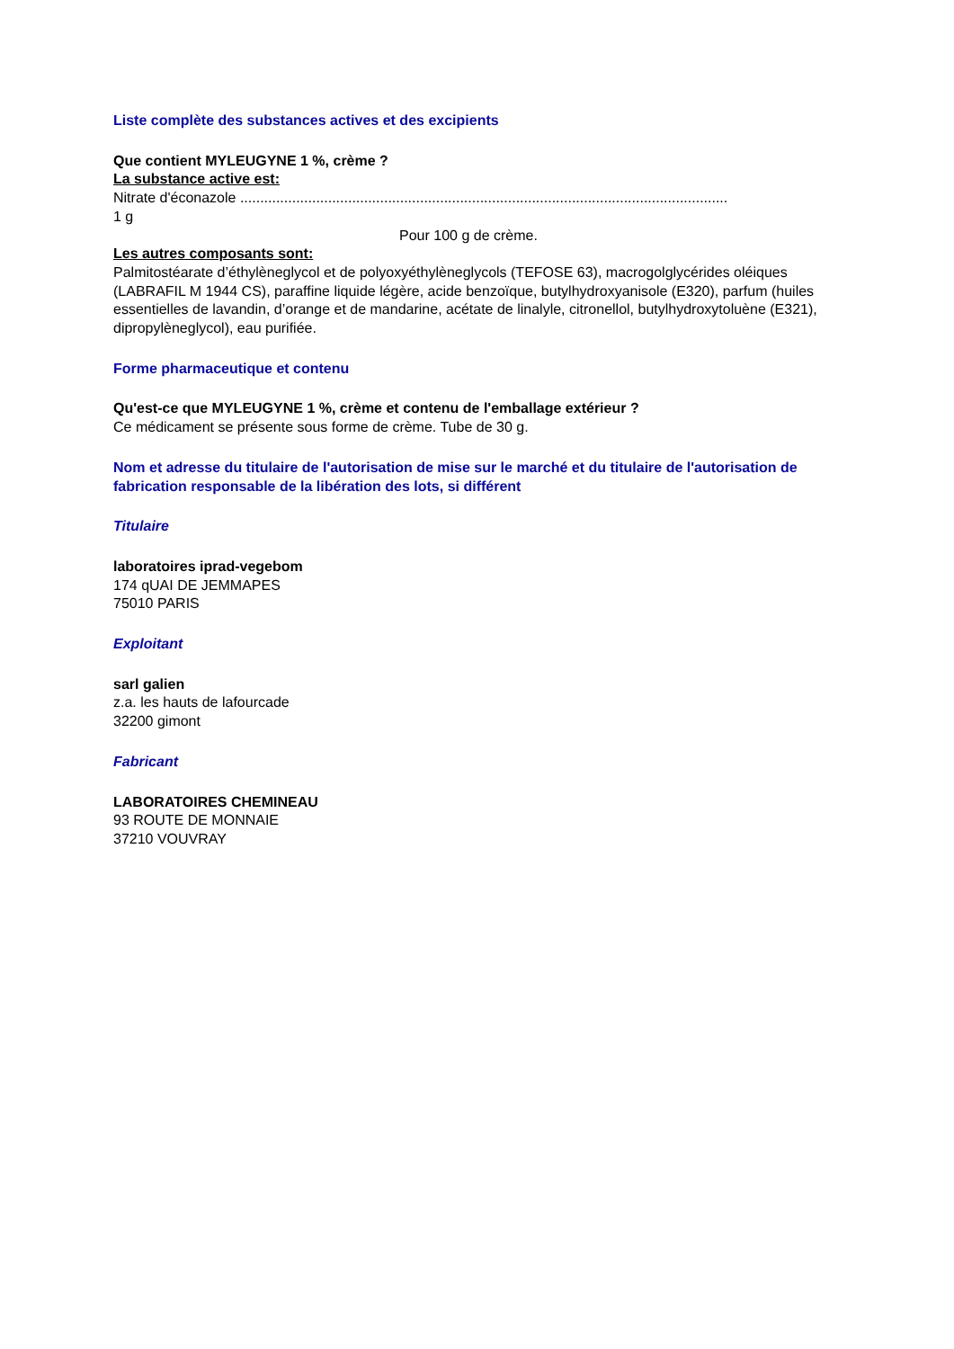Liste complète des substances actives et des excipients
Que contient MYLEUGYNE 1 %, crème ?
La substance active est:
Nitrate d'éconazole ..........................................................................................................................
1 g
Pour 100 g de crème.
Les autres composants sont:
Palmitostéarate d’éthylèneglycol et de polyoxyéthylèneglycols (TEFOSE 63), macrogolglycérides oléiques (LABRAFIL M 1944 CS), paraffine liquide légère, acide benzoïque, butylhydroxyanisole (E320), parfum (huiles essentielles de lavandin, d’orange et de mandarine, acétate de linalyle, citronellol, butylhydroxytoluène (E321), dipropylèneglycol), eau purifiée.
Forme pharmaceutique et contenu
Qu'est-ce que MYLEUGYNE 1 %, crème et contenu de l'emballage extérieur ?
Ce médicament se présente sous forme de crème. Tube de 30 g.
Nom et adresse du titulaire de l'autorisation de mise sur le marché et du titulaire de l'autorisation de fabrication responsable de la libération des lots, si différent
Titulaire
laboratoires iprad-vegebom
174 qUAI DE JEMMAPES
75010 PARIS
Exploitant
sarl galien
z.a. les hauts de lafourcade
32200 gimont
Fabricant
LABORATOIRES CHEMINEAU
93 ROUTE DE MONNAIE
37210 VOUVRAY